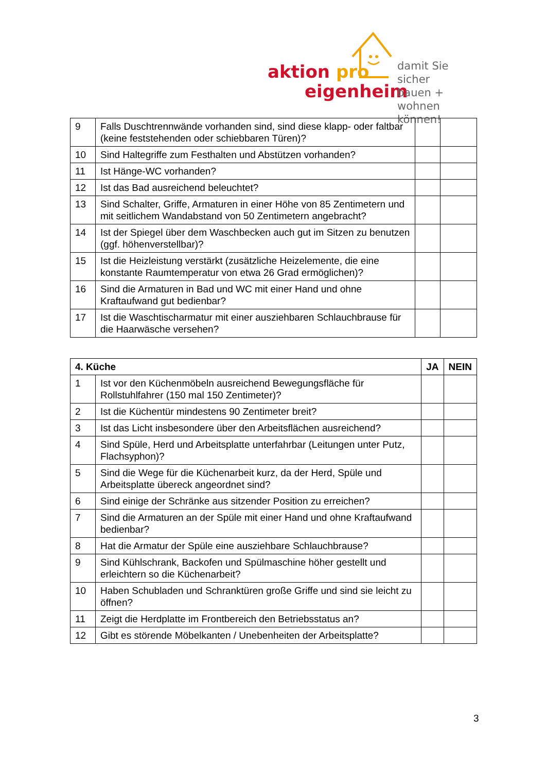aktion pro
eigenheim
damit Sie sicher
bauen + wohnen
können!
| 9 | Falls Duschtrennwände vorhanden sind, sind diese klapp- oder faltbar (keine feststehenden oder schiebbaren Türen)? | | |
| 10 | Sind Haltegriffe zum Festhalten und Abstützen vorhanden? | | |
| 11 | Ist Hänge-WC vorhanden? | | |
| 12 | Ist das Bad ausreichend beleuchtet? | | |
| 13 | Sind Schalter, Griffe, Armaturen in einer Höhe von 85 Zentimetern und mit seitlichem Wandabstand von 50 Zentimetern angebracht? | | |
| 14 | Ist der Spiegel über dem Waschbecken auch gut im Sitzen zu benutzen (ggf. höhenverstellbar)? | | |
| 15 | Ist die Heizleistung verstärkt (zusätzliche Heizelemente, die eine konstante Raumtemperatur von etwa 26 Grad ermöglichen)? | | |
| 16 | Sind die Armaturen in Bad und WC mit einer Hand und ohne Kraftaufwand gut bedienbar? | | |
| 17 | Ist die Waschtischarmatur mit einer ausziehbaren Schlauchbrause für die Haarwäsche versehen? | | |
| 4. Küche | | JA | NEIN |
| --- | --- | --- | --- |
| 1 | Ist vor den Küchenmöbeln ausreichend Bewegungsfläche für Rollstuhlfahrer (150 mal 150 Zentimeter)? | | |
| 2 | Ist die Küchentür mindestens 90 Zentimeter breit? | | |
| 3 | Ist das Licht insbesondere über den Arbeitsflächen ausreichend? | | |
| 4 | Sind Spüle, Herd und Arbeitsplatte unterfahrbar (Leitungen unter Putz, Flachsyphon)? | | |
| 5 | Sind die Wege für die Küchenarbeit kurz, da der Herd, Spüle und Arbeitsplatte übereck angeordnet sind? | | |
| 6 | Sind einige der Schränke aus sitzender Position zu erreichen? | | |
| 7 | Sind die Armaturen an der Spüle mit einer Hand und ohne Kraftaufwand bedienbar? | | |
| 8 | Hat die Armatur der Spüle eine ausziehbare Schlauchbrause? | | |
| 9 | Sind Kühlschrank, Backofen und Spülmaschine höher gestellt und erleichtern so die Küchenarbeit? | | |
| 10 | Haben Schubladen und Schranktüren große Griffe und sind sie leicht zu öffnen? | | |
| 11 | Zeigt die Herdplatte im Frontbereich den Betriebsstatus an? | | |
| 12 | Gibt es störende Möbelkanten / Unebenheiten der Arbeitsplatte? | | |
3